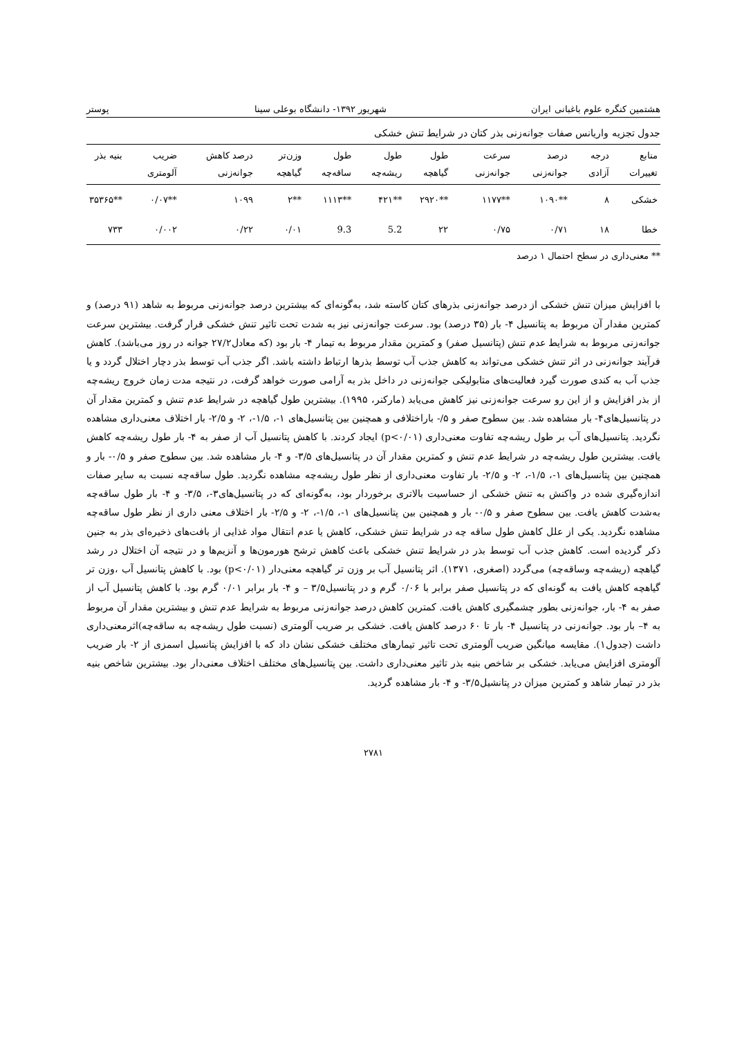هشتمین کنگره علوم باغبانی ایران شهریور ۱۳۹۲- دانشگاه بوعلی سینا پوستر
جدول تجزیه واریانس صفات جوانه‌زنی بذر کتان در شرایط تنش خشکی
| منابع تغییرات | درجه آزادی | درصد جوانه‌زنی | سرعت جوانه‌زنی | طول گیاهچه | طول ریشه‌چه | طول ساقه‌چه | وزن‌تر گیاهچه | درصد کاهش جوانه‌زنی | ضریب آلومتری | بنیه بذر |
| --- | --- | --- | --- | --- | --- | --- | --- | --- | --- | --- |
| خشکی | ۸ | **۱۰۹۰ | **۱۱۷۷ | **۲۹۲۰ | **۴۲۱ | **۱۱۱۳ | **۲ | ۱۰۹۹ | **۰/۰۷ | **۳۵۳۶۵ |
| خطا | ۱۸ | ۰/۷۱ | ۰/۷۵ | ۲۲ | 5.2 | 9.3 | ۰/۰۱ | ۰/۲۲ | ۰/۰۰۲ | ۷۳۳ |
** معنی‌داری در سطح احتمال ۱ درصد
با افزایش میزان تنش خشکی از درصد جوانه‌زنی بذرهای کتان کاسته شد، به‌گونه‌ای که بیشترین درصد جوانه‌زنی مربوط به شاهد (۹۱ درصد) و کمترین مقدار آن مربوط به پتانسیل ۴- بار (۳۵ درصد) بود. سرعت جوانه‌زنی نیز به شدت تحت تاثیر تنش خشکی قرار گرفت. بیشترین سرعت جوانه‌زنی مربوط به شرایط عدم تنش (پتانسیل صفر) و کمترین مقدار مربوط به تیمار ۴- بار بود (که معادل۲۷/۲ جوانه در روز می‌باشد). کاهش فرآیند جوانه‌زنی در اثر تنش خشکی می‌تواند به کاهش جذب آب توسط بذرها ارتباط داشته باشد. اگر جذب آب توسط بذر دچار اختلال گردد و یا جذب آب به کندی صورت گیرد فعالیت‌های متابولیکی جوانه‌زنی در داخل بذر به آرامی صورت خواهد گرفت، در نتیجه مدت زمان خروج ریشه‌چه از بذر افزایش و از این رو سرعت جوانه‌زنی نیز کاهش می‌یابد (مارکنر، ۱۹۹۵). بیشترین طول گیاهچه در شرایط عدم تنش و کمترین مقدار آن در پتانسیل‌های۴- بار مشاهده شد. بین سطوح صفر و ۵/- باراختلافی و همچنین بین پتانسیل‌های ۱-، ۱/۵-، ۲- و ۲/۵- بار اختلاف معنی‌داری مشاهده نگردید. پتانسیل‌های آب بر طول ریشه‌چه تفاوت معنی‌داری (p<۰/۰۱) ایجاد کردند. با کاهش پتانسیل آب از صفر به ۴- بار طول ریشه‌چه کاهش یافت. بیشترین طول ریشه‌چه در شرایط عدم تنش و کمترین مقدار آن در پتانسیل‌های ۳/۵- و ۴- بار مشاهده شد. بین سطوح صفر و ۰/۵- بار و همچنین بین پتانسیل‌های ۱-، ۱/۵-، ۲- و ۲/۵- بار تفاوت معنی‌داری از نظر طول ریشه‌چه مشاهده نگردید. طول ساقه‌چه نسبت به سایر صفات اندازه‌گیری شده در واکنش به تنش خشکی از حساسیت بالاتری برخوردار بود، به‌گونه‌ای که در پتانسیل‌های۳-، ۳/۵- و ۴- بار طول ساقه‌چه به‌شدت کاهش یافت. بین سطوح صفر و ۰/۵- بار و همچنین بین پتانسیل‌های ۱-، ۱/۵-، ۲- و ۲/۵- بار اختلاف معنی داری از نظر طول ساقه‌چه مشاهده نگردید. یکی از علل کاهش طول ساقه چه در شرایط تنش خشکی، کاهش یا عدم انتقال مواد غذایی از بافت‌های ذخیره‌ای بذر به جنین ذکر گردیده است. کاهش جذب آب توسط بذر در شرایط تنش خشکی باعث کاهش ترشح هورمون‌ها و آنزیم‌ها و در نتیجه آن اختلال در رشد گیاهچه (ریشه‌چه وساقه‌چه) می‌گردد (اصغری، ۱۳۷۱). اثر پتانسیل آب بر وزن تر گیاهچه معنی‌دار (p<۰/۰۱) بود. با کاهش پتانسیل آب ،وزن تر گیاهچه کاهش یافت به گونه‌ای که در پتانسیل صفر برابر با ۰/۰۶ گرم و در پتانسیل۳/۵ – و ۴- بار برابر ۰/۰۱ گرم بود. با کاهش پتانسیل آب از صفر به ۴- بار، جوانه‌زنی بطور چشمگیری کاهش یافت. کمترین کاهش درصد جوانه‌زنی مربوط به شرایط عدم تنش و بیشترین مقدار آن مربوط به ۴– بار بود. جوانه‌زنی در پتانسیل ۴- بار تا ۶۰ درصد کاهش یافت. خشکی بر ضریب آلومتری (نسبت طول ریشه‌چه به ساقه‌چه)اثرمعنی‌داری داشت (جدول۱). مقایسه میانگین ضریب آلومتری تحت تاثیر تیمارهای مختلف خشکی نشان داد که با افزایش پتانسیل اسمزی از ۲- بار ضریب آلومتری افزایش می‌یابد. خشکی بر شاخص بنیه بذر تاثیر معنی‌داری داشت. بین پتانسیل‌های مختلف اختلاف معنی‌دار بود. بیشترین شاخص بنیه بذر در تیمار شاهد و کمترین میزان در پتانشیل۳/۵- و ۴- بار مشاهده گردید.
۲۷۸۱